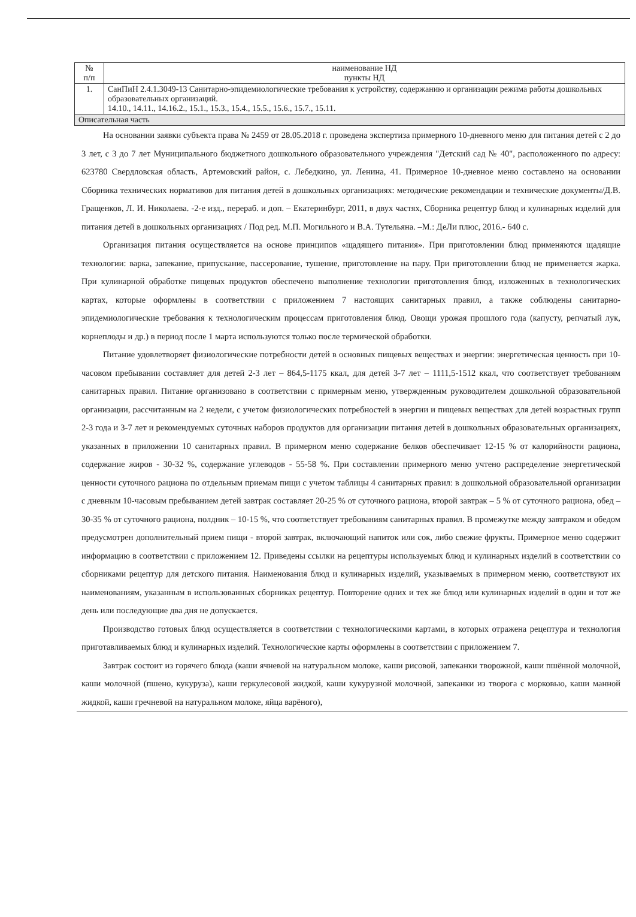| № п/п | наименование НД пункты НД |
| 1. | СанПиН 2.4.1.3049-13 Санитарно-эпидемиологические требования к устройству, содержанию и организации режима работы дошкольных образовательных организаций. 14.10., 14.11., 14.16.2., 15.1., 15.3., 15.4., 15.5., 15.6., 15.7., 15.11. |
| Описательная часть | |
На основании заявки субъекта права № 2459 от 28.05.2018 г. проведена экспертиза примерного 10-дневного меню для питания детей с 2 до 3 лет, с 3 до 7 лет Муниципального бюджетного дошкольного образовательного учреждения "Детский сад № 40", расположенного по адресу: 623780 Свердловская область, Артемовский район, с. Лебедкино, ул. Ленина, 41. Примерное 10-дневное меню составлено на основании Сборника технических нормативов для питания детей в дошкольных организациях: методические рекомендации и технические документы/Д.В. Гращенков, Л. И. Николаева. -2-е изд., перераб. и доп. – Екатеринбург, 2011, в двух частях, Сборника рецептур блюд и кулинарных изделий для питания детей в дошкольных организациях / Под ред. М.П. Могильного и В.А. Тутельяна. –М.: ДеЛи плюс, 2016.- 640 с.
Организация питания осуществляется на основе принципов «щадящего питания». При приготовлении блюд применяются щадящие технологии: варка, запекание, припускание, пассерование, тушение, приготовление на пару. При приготовлении блюд не применяется жарка. При кулинарной обработке пищевых продуктов обеспечено выполнение технологии приготовления блюд, изложенных в технологических картах, которые оформлены в соответствии с приложением 7 настоящих санитарных правил, а также соблюдены санитарно-эпидемиологические требования к технологическим процессам приготовления блюд. Овощи урожая прошлого года (капусту, репчатый лук, корнеплоды и др.) в период после 1 марта используются только после термической обработки.
Питание удовлетворяет физиологические потребности детей в основных пищевых веществах и энергии: энергетическая ценность при 10-часовом пребывании составляет для детей 2-3 лет – 864,5-1175 ккал, для детей 3-7 лет – 1111,5-1512 ккал, что соответствует требованиям санитарных правил. Питание организовано в соответствии с примерным меню, утвержденным руководителем дошкольной образовательной организации, рассчитанным на 2 недели, с учетом физиологических потребностей в энергии и пищевых веществах для детей возрастных групп 2-3 года и 3-7 лет и рекомендуемых суточных наборов продуктов для организации питания детей в дошкольных образовательных организациях, указанных в приложении 10 санитарных правил. В примерном меню содержание белков обеспечивает 12-15 % от калорийности рациона, содержание жиров - 30-32 %, содержание углеводов - 55-58 %. При составлении примерного меню учтено распределение энергетической ценности суточного рациона по отдельным приемам пищи с учетом таблицы 4 санитарных правил: в дошкольной образовательной организации с дневным 10-часовым пребыванием детей завтрак составляет 20-25 % от суточного рациона, второй завтрак – 5 % от суточного рациона, обед – 30-35 % от суточного рациона, полдник – 10-15 %, что соответствует требованиям санитарных правил. В промежутке между завтраком и обедом предусмотрен дополнительный прием пищи - второй завтрак, включающий напиток или сок, либо свежие фрукты. Примерное меню содержит информацию в соответствии с приложением 12. Приведены ссылки на рецептуры используемых блюд и кулинарных изделий в соответствии со сборниками рецептур для детского питания. Наименования блюд и кулинарных изделий, указываемых в примерном меню, соответствуют их наименованиям, указанным в использованных сборниках рецептур. Повторение одних и тех же блюд или кулинарных изделий в один и тот же день или последующие два дня не допускается.
Производство готовых блюд осуществляется в соответствии с технологическими картами, в которых отражена рецептура и технология приготавливаемых блюд и кулинарных изделий. Технологические карты оформлены в соответствии с приложением 7.
Завтрак состоит из горячего блюда (каши ячневой на натуральном молоке, каши рисовой, запеканки творожной, каши пшённой молочной, каши молочной (пшено, кукуруза), каши геркулесовой жидкой, каши кукурузной молочной, запеканки из творога с морковью, каши манной жидкой, каши гречневой на натуральном молоке, яйца варёного),